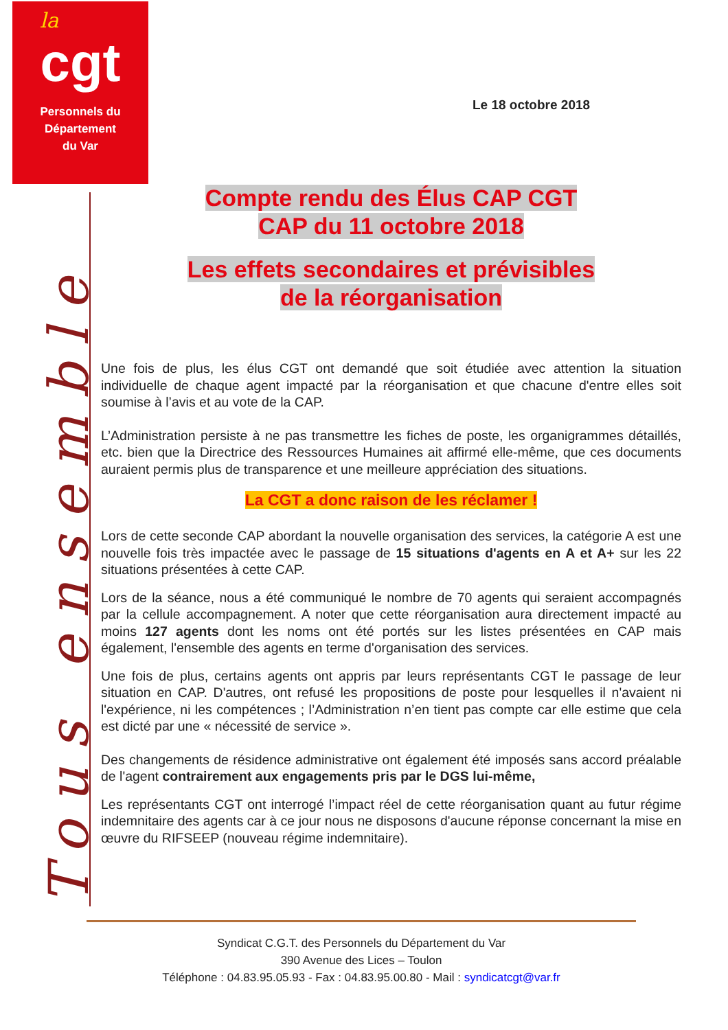la
cgt
Personnels du
Département
du Var
Tous ensemble
Le 18 octobre 2018
Compte rendu des Élus CAP CGT
CAP du 11 octobre 2018
Les effets secondaires et prévisibles
de la réorganisation
Une fois de plus, les élus CGT ont demandé que soit étudiée avec attention la situation individuelle de chaque agent impacté par la réorganisation et que chacune d'entre elles soit soumise à l’avis et au vote de la CAP.
L’Administration persiste à ne pas transmettre les fiches de poste, les organigrammes détaillés, etc. bien que la Directrice des Ressources Humaines ait affirmé elle-même, que ces documents auraient permis plus de transparence et une meilleure appréciation des situations.
La CGT a donc raison de les réclamer !
Lors de cette seconde CAP abordant la nouvelle organisation des services, la catégorie A est une nouvelle fois très impactée avec le passage de 15 situations d'agents en A et A+ sur les 22 situations présentées à cette CAP.
Lors de la séance, nous a été communiqué le nombre de 70 agents qui seraient accompagnés par la cellule accompagnement. A noter que cette réorganisation aura directement impacté au moins 127 agents dont les noms ont été portés sur les listes présentées en CAP mais également, l'ensemble des agents en terme d'organisation des services.
Une fois de plus, certains agents ont appris par leurs représentants CGT le passage de leur situation en CAP. D'autres, ont refusé les propositions de poste pour lesquelles il n'avaient ni l'expérience, ni les compétences ; l’Administration n’en tient pas compte car elle estime que cela est dicté par une « nécessité de service ».
Des changements de résidence administrative ont également été imposés sans accord préalable de l'agent contrairement aux engagements pris par le DGS lui-même,
Les représentants CGT ont interrogé l’impact réel de cette réorganisation quant au futur régime indemnitaire des agents car à ce jour nous ne disposons d'aucune réponse concernant la mise en œuvre du RIFSEEP (nouveau régime indemnitaire).
Syndicat C.G.T. des Personnels du Département du Var
390 Avenue des Lices – Toulon
Téléphone : 04.83.95.05.93 - Fax : 04.83.95.00.80 - Mail : syndicatcgt@var.fr